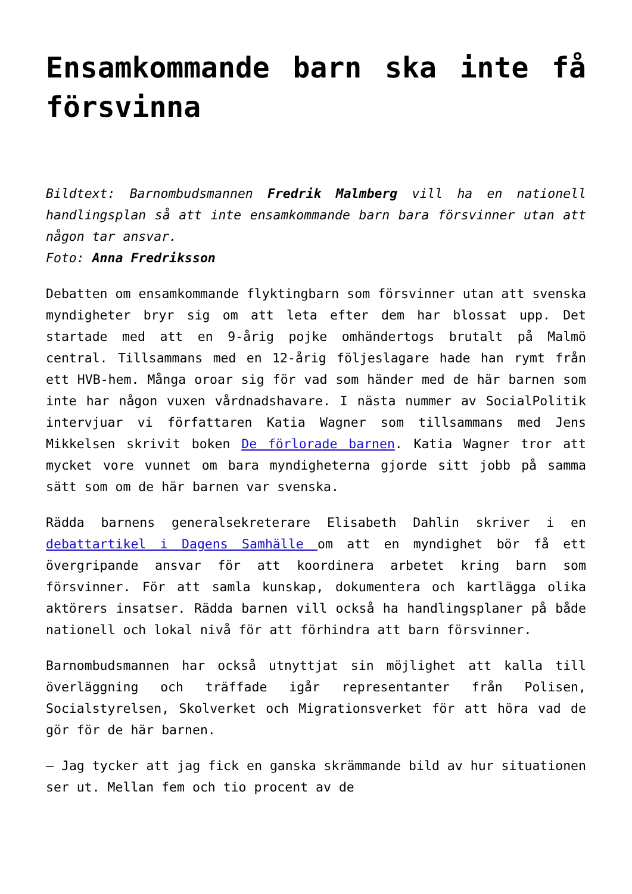Ensamkommande barn ska inte få försvinna
Bildtext: Barnombudsmannen Fredrik Malmberg vill ha en nationell handlingsplan så att inte ensamkommande barn bara försvinner utan att någon tar ansvar.
Foto: Anna Fredriksson
Debatten om ensamkommande flyktingbarn som försvinner utan att svenska myndigheter bryr sig om att leta efter dem har blossat upp. Det startade med att en 9-årig pojke omhändertogs brutalt på Malmö central. Tillsammans med en 12-årig följeslagare hade han rymt från ett HVB-hem. Många oroar sig för vad som händer med de här barnen som inte har någon vuxen vårdnadshavare. I nästa nummer av SocialPolitik intervjuar vi författaren Katia Wagner som tillsammans med Jens Mikkelsen skrivit boken De förlorade barnen. Katia Wagner tror att mycket vore vunnet om bara myndigheterna gjorde sitt jobb på samma sätt som om de här barnen var svenska.
Rädda barnens generalsekreterare Elisabeth Dahlin skriver i en debattartikel i Dagens Samhälle om att en myndighet bör få ett övergripande ansvar för att koordinera arbetet kring barn som försvinner. För att samla kunskap, dokumentera och kartlägga olika aktörers insatser. Rädda barnen vill också ha handlingsplaner på både nationell och lokal nivå för att förhindra att barn försvinner.
Barnombudsmannen har också utnyttjat sin möjlighet att kalla till överläggning och träffade igår representanter från Polisen, Socialstyrelsen, Skolverket och Migrationsverket för att höra vad de gör för de här barnen.
– Jag tycker att jag fick en ganska skrämmande bild av hur situationen ser ut. Mellan fem och tio procent av de